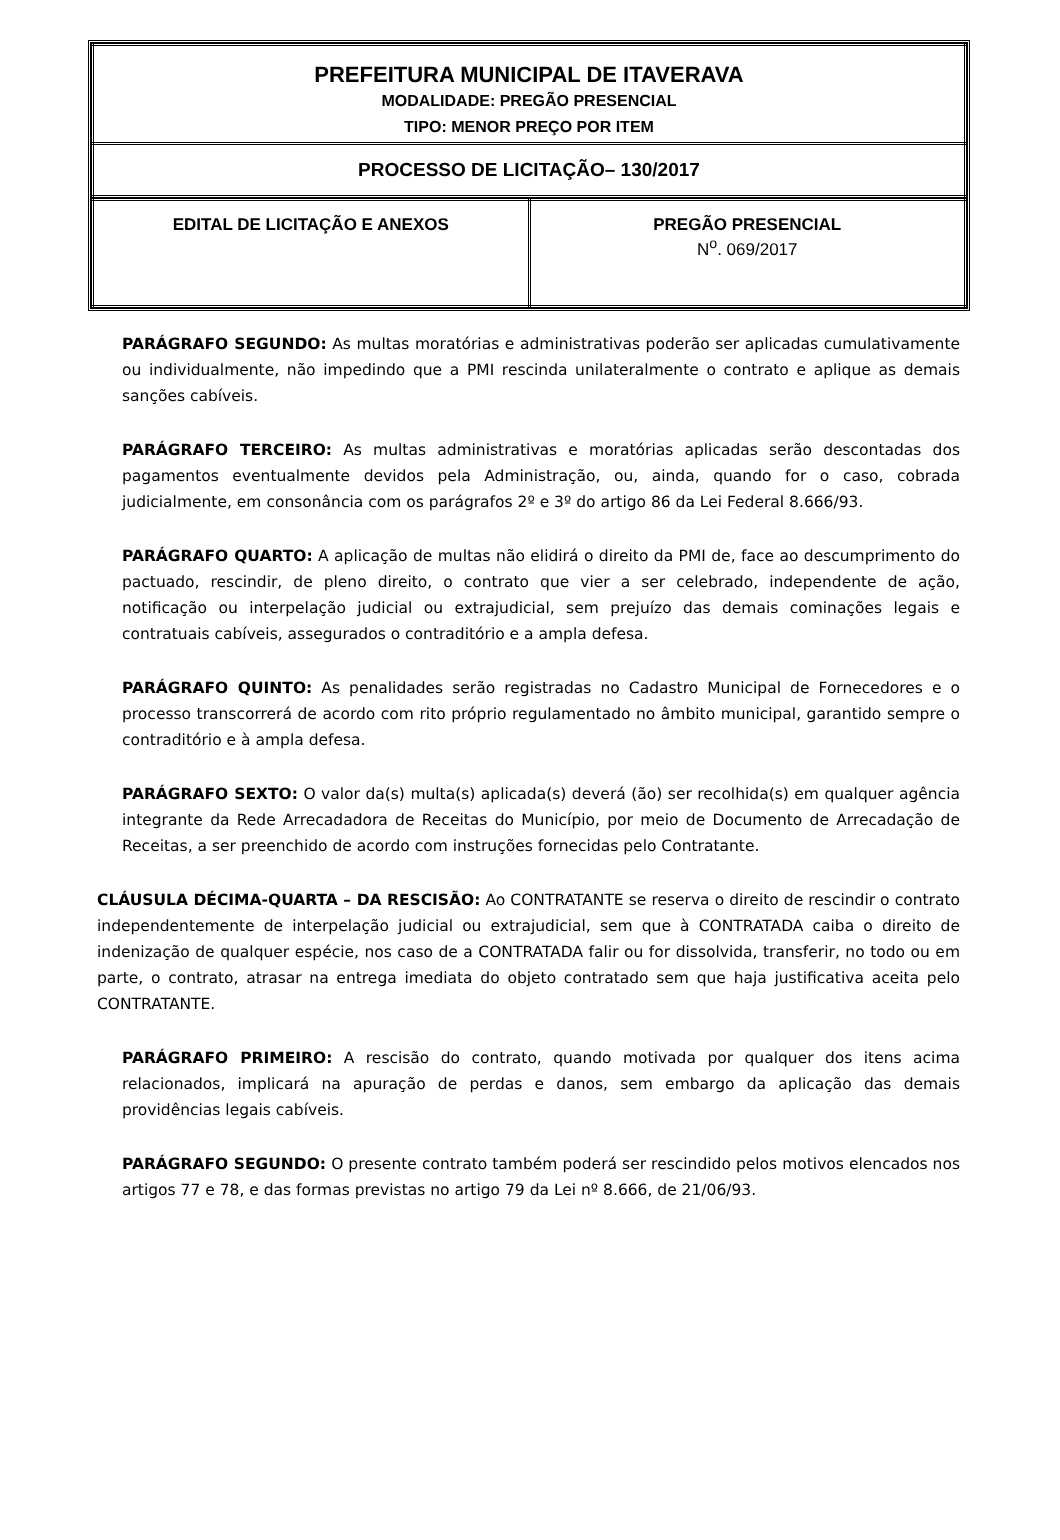| PREFEITURA MUNICIPAL DE ITAVERAVA MODALIDADE: PREGÃO PRESENCIAL TIPO: MENOR PREÇO POR ITEM |
| PROCESSO DE LICITAÇÃO– 130/2017 |
| EDITAL DE LICITAÇÃO E ANEXOS | PREGÃO PRESENCIAL N<sup>o</sup>. 069/2017 |
PARÁGRAFO SEGUNDO: As multas moratórias e administrativas poderão ser aplicadas cumulativamente ou individualmente, não impedindo que a PMI rescinda unilateralmente o contrato e aplique as demais sanções cabíveis.
PARÁGRAFO TERCEIRO: As multas administrativas e moratórias aplicadas serão descontadas dos pagamentos eventualmente devidos pela Administração, ou, ainda, quando for o caso, cobrada judicialmente, em consonância com os parágrafos 2º e 3º do artigo 86 da Lei Federal 8.666/93.
PARÁGRAFO QUARTO: A aplicação de multas não elidirá o direito da PMI de, face ao descumprimento do pactuado, rescindir, de pleno direito, o contrato que vier a ser celebrado, independente de ação, notificação ou interpelação judicial ou extrajudicial, sem prejuízo das demais cominações legais e contratuais cabíveis, assegurados o contraditório e a ampla defesa.
PARÁGRAFO QUINTO: As penalidades serão registradas no Cadastro Municipal de Fornecedores e o processo transcorrerá de acordo com rito próprio regulamentado no âmbito municipal, garantido sempre o contraditório e à ampla defesa.
PARÁGRAFO SEXTO: O valor da(s) multa(s) aplicada(s) deverá (ão) ser recolhida(s) em qualquer agência integrante da Rede Arrecadadora de Receitas do Município, por meio de Documento de Arrecadação de Receitas, a ser preenchido de acordo com instruções fornecidas pelo Contratante.
CLÁUSULA DÉCIMA-QUARTA – DA RESCISÃO: Ao CONTRATANTE se reserva o direito de rescindir o contrato independentemente de interpelação judicial ou extrajudicial, sem que à CONTRATADA caiba o direito de indenização de qualquer espécie, nos caso de a CONTRATADA falir ou for dissolvida, transferir, no todo ou em parte, o contrato, atrasar na entrega imediata do objeto contratado sem que haja justificativa aceita pelo CONTRATANTE.
PARÁGRAFO PRIMEIRO: A rescisão do contrato, quando motivada por qualquer dos itens acima relacionados, implicará na apuração de perdas e danos, sem embargo da aplicação das demais providências legais cabíveis.
PARÁGRAFO SEGUNDO: O presente contrato também poderá ser rescindido pelos motivos elencados nos artigos 77 e 78, e das formas previstas no artigo 79 da Lei nº 8.666, de 21/06/93.